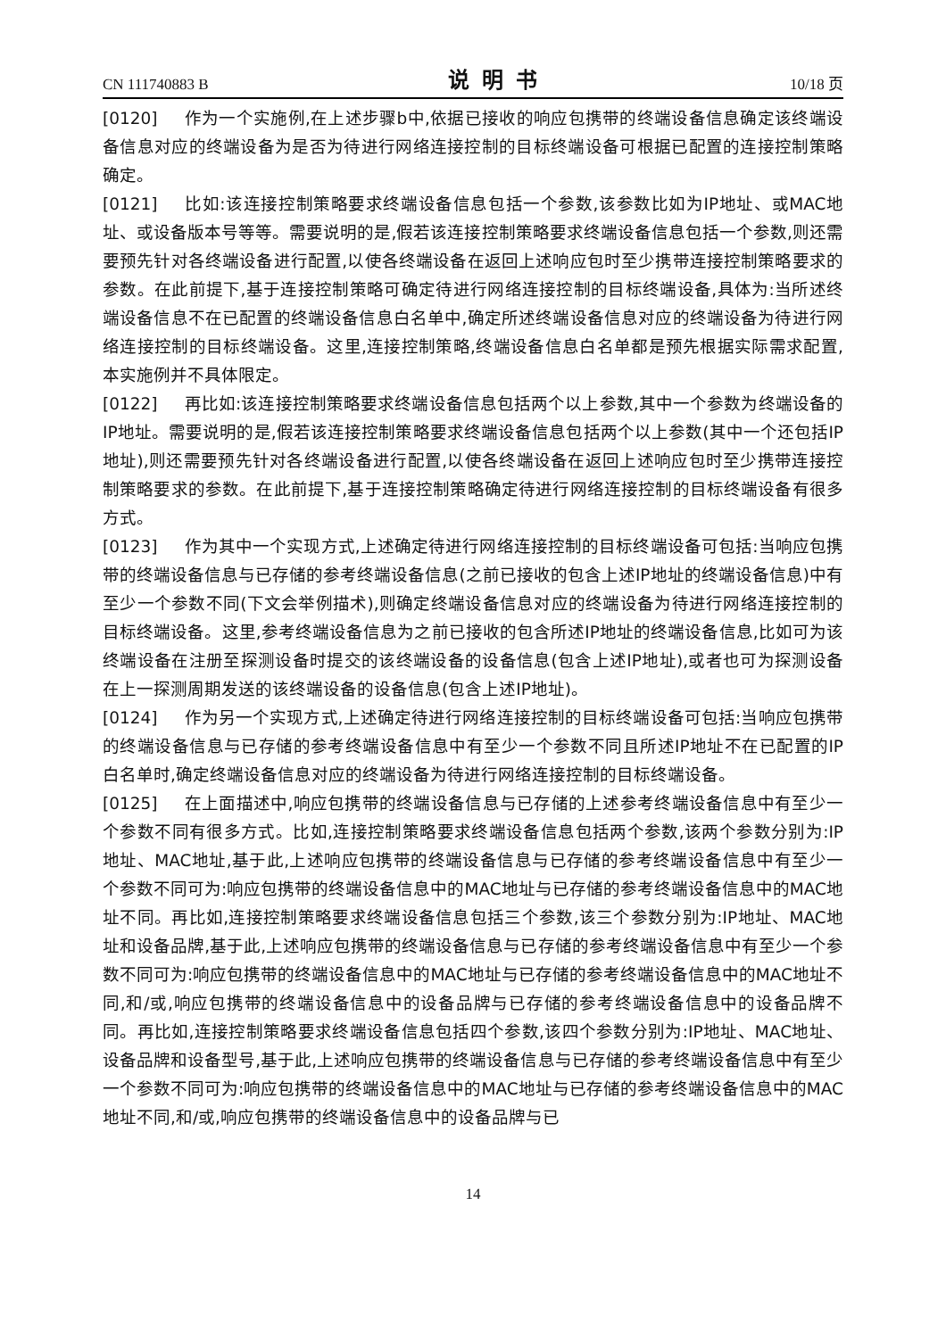CN 111740883 B 说明书 10/18 页
[0120] 作为一个实施例,在上述步骤b中,依据已接收的响应包携带的终端设备信息确定该终端设备信息对应的终端设备为是否为待进行网络连接控制的目标终端设备可根据已配置的连接控制策略确定。
[0121] 比如:该连接控制策略要求终端设备信息包括一个参数,该参数比如为IP地址、或MAC地址、或设备版本号等等。需要说明的是,假若该连接控制策略要求终端设备信息包括一个参数,则还需要预先针对各终端设备进行配置,以使各终端设备在返回上述响应包时至少携带连接控制策略要求的参数。在此前提下,基于连接控制策略可确定待进行网络连接控制的目标终端设备,具体为:当所述终端设备信息不在已配置的终端设备信息白名单中,确定所述终端设备信息对应的终端设备为待进行网络连接控制的目标终端设备。这里,连接控制策略,终端设备信息白名单都是预先根据实际需求配置,本实施例并不具体限定。
[0122] 再比如:该连接控制策略要求终端设备信息包括两个以上参数,其中一个参数为终端设备的IP地址。需要说明的是,假若该连接控制策略要求终端设备信息包括两个以上参数(其中一个还包括IP地址),则还需要预先针对各终端设备进行配置,以使各终端设备在返回上述响应包时至少携带连接控制策略要求的参数。在此前提下,基于连接控制策略确定待进行网络连接控制的目标终端设备有很多方式。
[0123] 作为其中一个实现方式,上述确定待进行网络连接控制的目标终端设备可包括:当响应包携带的终端设备信息与已存储的参考终端设备信息(之前已接收的包含上述IP地址的终端设备信息)中有至少一个参数不同(下文会举例描术),则确定终端设备信息对应的终端设备为待进行网络连接控制的目标终端设备。这里,参考终端设备信息为之前已接收的包含所述IP地址的终端设备信息,比如可为该终端设备在注册至探测设备时提交的该终端设备的设备信息(包含上述IP地址),或者也可为探测设备在上一探测周期发送的该终端设备的设备信息(包含上述IP地址)。
[0124] 作为另一个实现方式,上述确定待进行网络连接控制的目标终端设备可包括:当响应包携带的终端设备信息与已存储的参考终端设备信息中有至少一个参数不同且所述IP地址不在已配置的IP白名单时,确定终端设备信息对应的终端设备为待进行网络连接控制的目标终端设备。
[0125] 在上面描述中,响应包携带的终端设备信息与已存储的上述参考终端设备信息中有至少一个参数不同有很多方式。比如,连接控制策略要求终端设备信息包括两个参数,该两个参数分别为:IP地址、MAC地址,基于此,上述响应包携带的终端设备信息与已存储的参考终端设备信息中有至少一个参数不同可为:响应包携带的终端设备信息中的MAC地址与已存储的参考终端设备信息中的MAC地址不同。再比如,连接控制策略要求终端设备信息包括三个参数,该三个参数分别为:IP地址、MAC地址和设备品牌,基于此,上述响应包携带的终端设备信息与已存储的参考终端设备信息中有至少一个参数不同可为:响应包携带的终端设备信息中的MAC地址与已存储的参考终端设备信息中的MAC地址不同,和/或,响应包携带的终端设备信息中的设备品牌与已存储的参考终端设备信息中的设备品牌不同。再比如,连接控制策略要求终端设备信息包括四个参数,该四个参数分别为:IP地址、MAC地址、设备品牌和设备型号,基于此,上述响应包携带的终端设备信息与已存储的参考终端设备信息中有至少一个参数不同可为:响应包携带的终端设备信息中的MAC地址与已存储的参考终端设备信息中的MAC地址不同,和/或,响应包携带的终端设备信息中的设备品牌与已
14